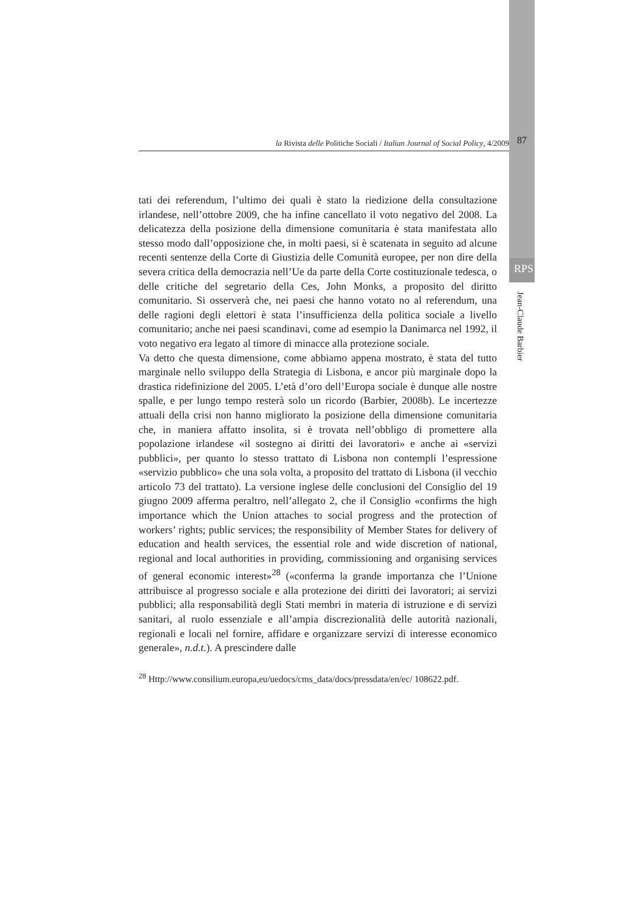la Rivista delle Politiche Sociali / Italian Journal of Social Policy, 4/2009 87
RPS
Jean-Claude Barbier
tati dei referendum, l’ultimo dei quali è stato la riedizione della consultazione irlandese, nell’ottobre 2009, che ha infine cancellato il voto negativo del 2008. La delicatezza della posizione della dimensione comunitaria è stata manifestata allo stesso modo dall’opposizione che, in molti paesi, si è scatenata in seguito ad alcune recenti sentenze della Corte di Giustizia delle Comunità europee, per non dire della severa critica della democrazia nell’Ue da parte della Corte costituzionale tedesca, o delle critiche del segretario della Ces, John Monks, a proposito del diritto comunitario. Si osserverà che, nei paesi che hanno votato no al referendum, una delle ragioni degli elettori è stata l’insufficienza della politica sociale a livello comunitario; anche nei paesi scandinavi, come ad esempio la Danimarca nel 1992, il voto negativo era legato al timore di minacce alla protezione sociale.
Va detto che questa dimensione, come abbiamo appena mostrato, è stata del tutto marginale nello sviluppo della Strategia di Lisbona, e ancor più marginale dopo la drastica ridefinizione del 2005. L’età d’oro dell’Europa sociale è dunque alle nostre spalle, e per lungo tempo resterà solo un ricordo (Barbier, 2008b). Le incertezze attuali della crisi non hanno migliorato la posizione della dimensione comunitaria che, in maniera affatto insolita, si è trovata nell’obbligo di promettere alla popolazione irlandese «il sostegno ai diritti dei lavoratori» e anche ai «servizi pubblici», per quanto lo stesso trattato di Lisbona non contempli l’espressione «servizio pubblico» che una sola volta, a proposito del trattato di Lisbona (il vecchio articolo 73 del trattato). La versione inglese delle conclusioni del Consiglio del 19 giugno 2009 afferma peraltro, nell’allegato 2, che il Consiglio «confirms the high importance which the Union attaches to social progress and the protection of workers’ rights; public services; the responsibility of Member States for delivery of education and health services, the essential role and wide discretion of national, regional and local authorities in providing, commissioning and organising services of general economic interest»<sup>28</sup> («conferma la grande importanza che l’Unione attribuisce al progresso sociale e alla protezione dei diritti dei lavoratori; ai servizi pubblici; alla responsabilità degli Stati membri in materia di istruzione e di servizi sanitari, al ruolo essenziale e all’ampia discrezionalità delle autorità nazionali, regionali e locali nel fornire, affidare e organizzare servizi di interesse economico generale», n.d.t.). A prescindere dalle
<sup>28</sup> Http://www.consilium.europa,eu/uedocs/cms_data/docs/pressdata/en/ec/ 108622.pdf.